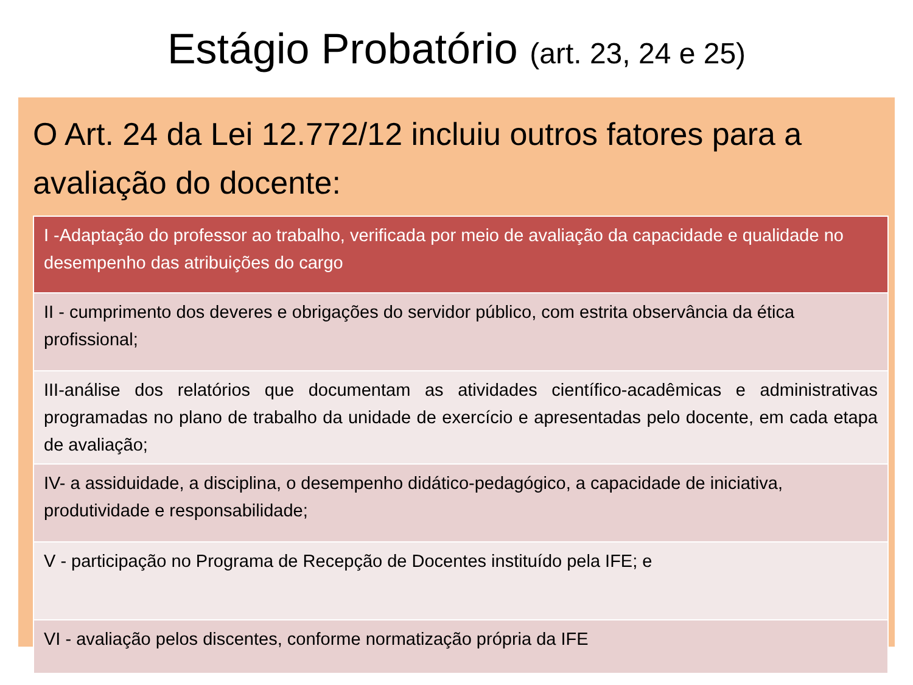Estágio Probatório (art. 23, 24 e 25)
O Art. 24 da Lei 12.772/12 incluiu outros fatores para a avaliação do docente:
| I -Adaptação do professor ao trabalho, verificada por meio de avaliação da capacidade e qualidade no desempenho das atribuições do cargo |
| II - cumprimento dos deveres e obrigações do servidor público, com estrita observância da ética profissional; |
| III-análise dos relatórios que documentam as atividades científico-acadêmicas e administrativas programadas no plano de trabalho da unidade de exercício e apresentadas pelo docente, em cada etapa de avaliação; |
| IV- a assiduidade, a disciplina, o desempenho didático-pedagógico, a capacidade de iniciativa, produtividade e responsabilidade; |
| V - participação no Programa de Recepção de Docentes instituído pela IFE; e |
| VI - avaliação pelos discentes, conforme normatização própria da IFE |